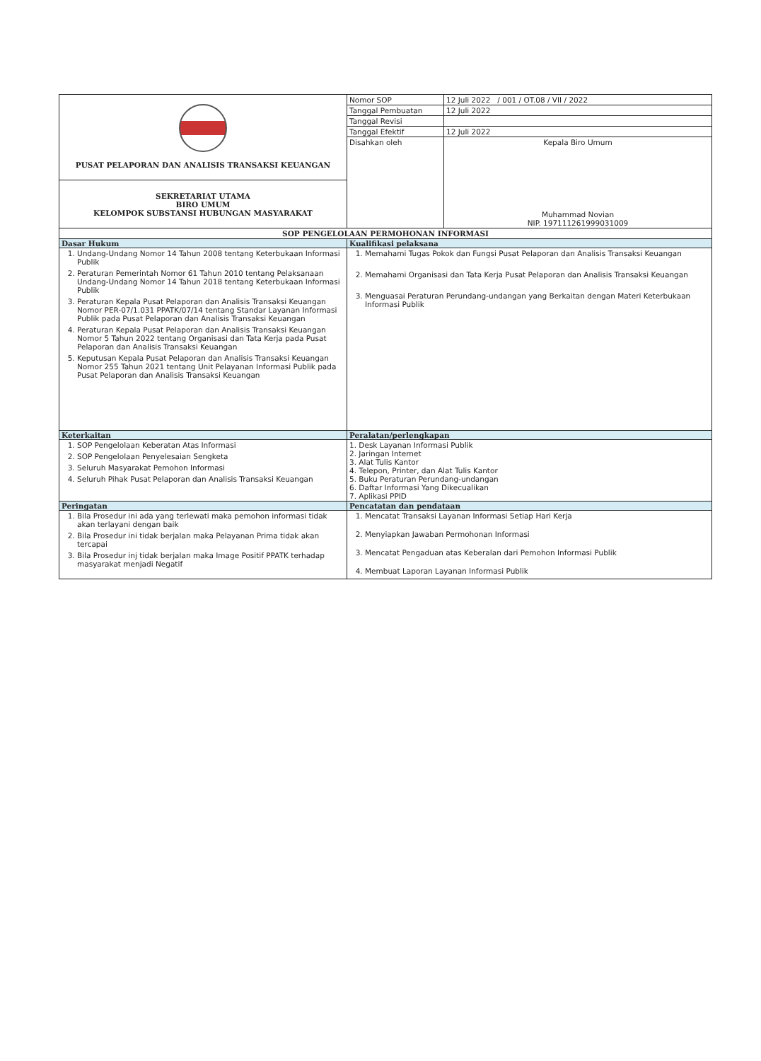| PUSAT PELAPORAN DAN ANALISIS TRANSAKSI KEUANGAN | Nomor SOP | 12 Juli 2022 / 001 / OT.08 / VII / 2022 |
| | Tanggal Pembuatan | 12 Juli 2022 |
| | Tanggal Revisi | |
| | Tanggal Efektif | 12 Juli 2022 |
| | Disahkan oleh | Kepala Biro Umum Muhammad Novian NIP. 197111261999031009 |
| SEKRETARIAT UTAMA BIRO UMUM KELOMPOK SUBSTANSI HUBUNGAN MASYARAKAT | | |
| SOP PENGELOLAAN PERMOHONAN INFORMASI | | |
| Dasar Hukum | Kualifikasi pelaksana | |
| 1. Undang-Undang Nomor 14 Tahun 2008 tentang Keterbukaan Informasi Publik 2. Peraturan Pemerintah Nomor 61 Tahun 2010 tentang Pelaksanaan Undang-Undang Nomor 14 Tahun 2018 tentang Keterbukaan Informasi Publik 3. Peraturan Kepala Pusat Pelaporan dan Analisis Transaksi Keuangan Nomor PER-07/1.031 PPATK/07/14 tentang Standar Layanan Informasi Publik pada Pusat Pelaporan dan Analisis Transaksi Keuangan 4. Peraturan Kepala Pusat Pelaporan dan Analisis Transaksi Keuangan Nomor 5 Tahun 2022 tentang Organisasi dan Tata Kerja pada Pusat Pelaporan dan Analisis Transaksi Keuangan 5. Keputusan Kepala Pusat Pelaporan dan Analisis Transaksi Keuangan Nomor 255 Tahun 2021 tentang Unit Pelayanan Informasi Publik pada Pusat Pelaporan dan Analisis Transaksi Keuangan | 1. Memahami Tugas Pokok dan Fungsi Pusat Pelaporan dan Analisis Transaksi Keuangan 2. Memahami Organisasi dan Tata Kerja Pusat Pelaporan dan Analisis Transaksi Keuangan 3. Menguasai Peraturan Perundang-undangan yang Berkaitan dengan Materi Keterbukaan Informasi Publik | |
| Keterkaitan | Peralatan/perlengkapan | |
| 1. SOP Pengelolaan Keberatan Atas Informasi 2. SOP Pengelolaan Penyelesaian Sengketa 3. Seluruh Masyarakat Pemohon Informasi 4. Seluruh Pihak Pusat Pelaporan dan Analisis Transaksi Keuangan | 1. Desk Layanan Informasi Publik 2. Jaringan Internet 3. Alat Tulis Kantor 4. Telepon, Printer, dan Alat Tulis Kantor 5. Buku Peraturan Perundang-undangan 6. Daftar Informasi Yang Dikecualikan 7. Aplikasi PPID | |
| Peringatan | Pencatatan dan pendataan | |
| 1. Bila Prosedur ini ada yang terlewati maka pemohon informasi tidak akan terlayani dengan baik 2. Bila Prosedur ini tidak berjalan maka Pelayanan Prima tidak akan tercapai 3. Bila Prosedur inj tidak berjalan maka Image Positif PPATK terhadap masyarakat menjadi Negatif | 1. Mencatat Transaksi Layanan Informasi Setiap Hari Kerja 2. Menyiapkan Jawaban Permohonan Informasi 3. Mencatat Pengaduan atas Keberalan dari Pemohon Informasi Publik 4. Membuat Laporan Layanan Informasi Publik | |